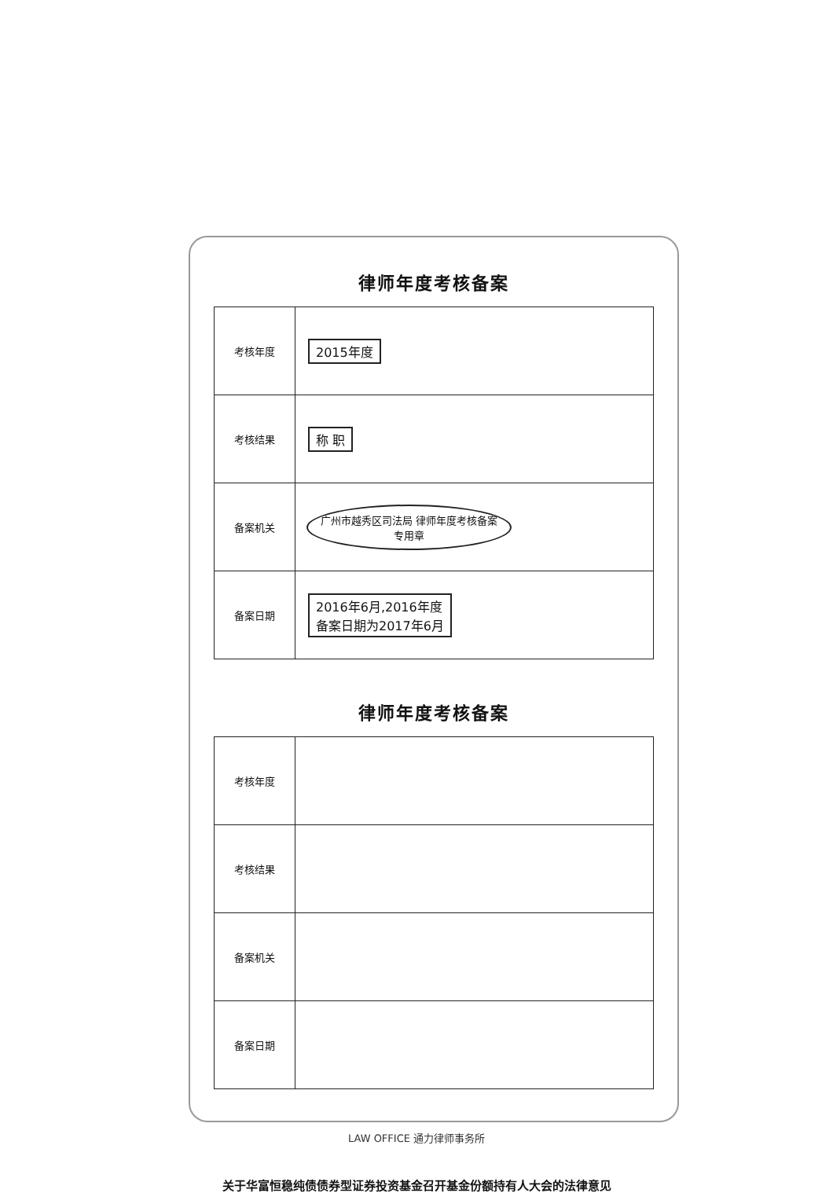律师年度考核备案
| 考核年度 | 2015年度 |
| 考核结果 | 称 职 |
| 备案机关 | 广州市越秀区司法局 律师年度考核备案 专用章 |
| 备案日期 | 2016年6月,2016年度 备案日期为2017年6月 |
律师年度考核备案
| 考核年度 | |
| 考核结果 | |
| 备案机关 | |
| 备案日期 | |
LAW OFFICE 通力律师事务所
关于华富恒稳纯债债券型证券投资基金召开基金份额持有人大会的法律意见